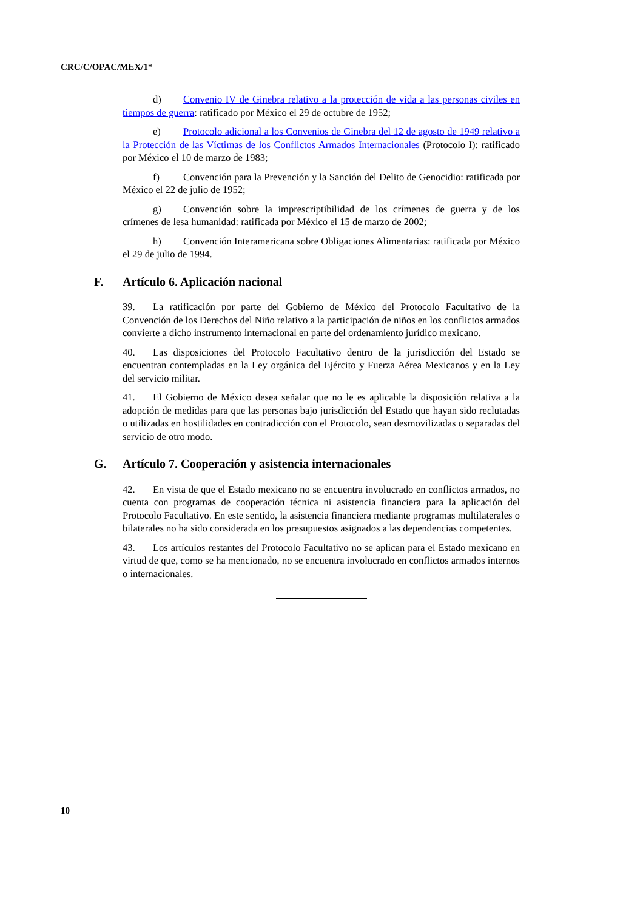CRC/C/OPAC/MEX/1*
d) Convenio IV de Ginebra relativo a la protección de vida a las personas civiles en tiempos de guerra: ratificado por México el 29 de octubre de 1952;
e) Protocolo adicional a los Convenios de Ginebra del 12 de agosto de 1949 relativo a la Protección de las Víctimas de los Conflictos Armados Internacionales (Protocolo I): ratificado por México el 10 de marzo de 1983;
f) Convención para la Prevención y la Sanción del Delito de Genocidio: ratificada por México el 22 de julio de 1952;
g) Convención sobre la imprescriptibilidad de los crímenes de guerra y de los crímenes de lesa humanidad: ratificada por México el 15 de marzo de 2002;
h) Convención Interamericana sobre Obligaciones Alimentarias: ratificada por México el 29 de julio de 1994.
F. Artículo 6. Aplicación nacional
39. La ratificación por parte del Gobierno de México del Protocolo Facultativo de la Convención de los Derechos del Niño relativo a la participación de niños en los conflictos armados convierte a dicho instrumento internacional en parte del ordenamiento jurídico mexicano.
40. Las disposiciones del Protocolo Facultativo dentro de la jurisdicción del Estado se encuentran contempladas en la Ley orgánica del Ejército y Fuerza Aérea Mexicanos y en la Ley del servicio militar.
41. El Gobierno de México desea señalar que no le es aplicable la disposición relativa a la adopción de medidas para que las personas bajo jurisdicción del Estado que hayan sido reclutadas o utilizadas en hostilidades en contradicción con el Protocolo, sean desmovilizadas o separadas del servicio de otro modo.
G. Artículo 7. Cooperación y asistencia internacionales
42. En vista de que el Estado mexicano no se encuentra involucrado en conflictos armados, no cuenta con programas de cooperación técnica ni asistencia financiera para la aplicación del Protocolo Facultativo. En este sentido, la asistencia financiera mediante programas multilaterales o bilaterales no ha sido considerada en los presupuestos asignados a las dependencias competentes.
43. Los artículos restantes del Protocolo Facultativo no se aplican para el Estado mexicano en virtud de que, como se ha mencionado, no se encuentra involucrado en conflictos armados internos o internacionales.
10